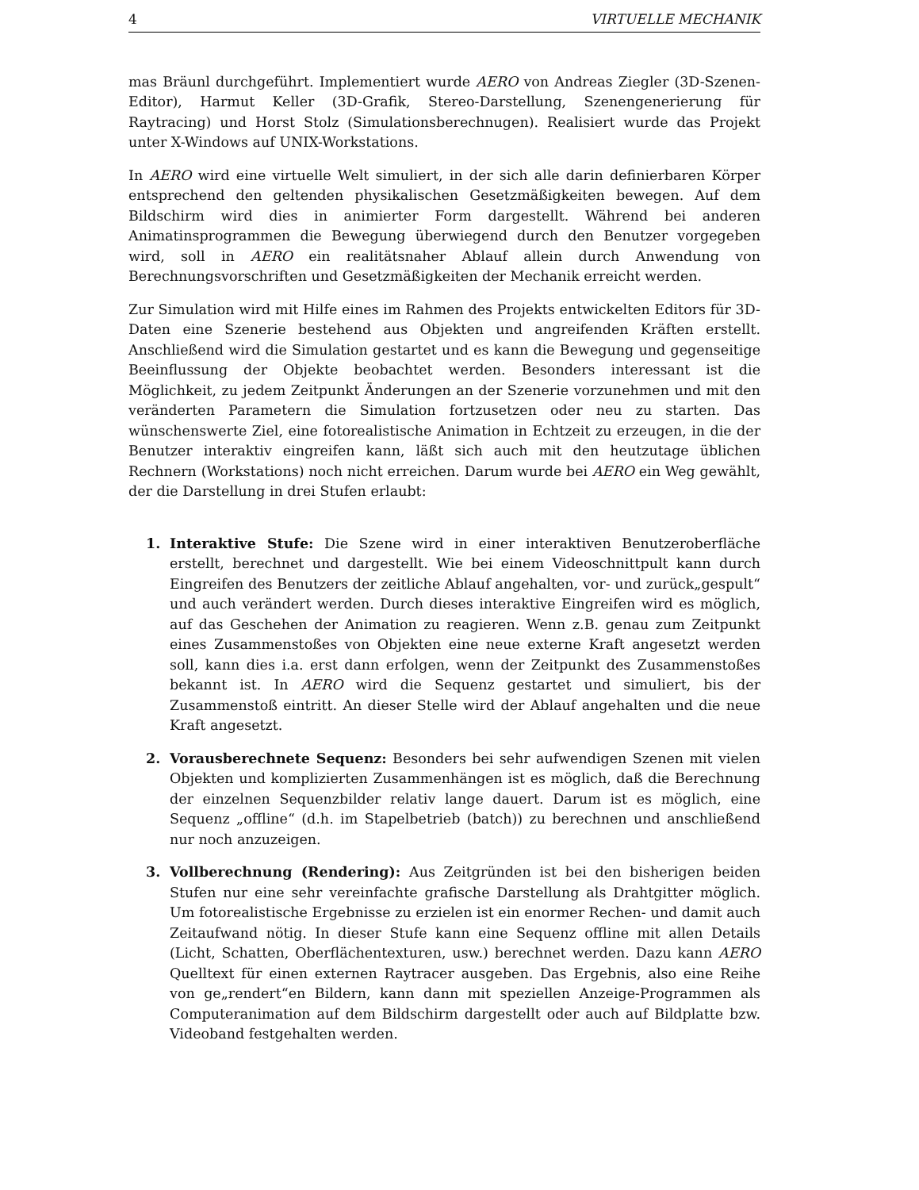4 VIRTUELLE MECHANIK
mas Bräunl durchgeführt. Implementiert wurde AERO von Andreas Ziegler (3D-Szenen-Editor), Harmut Keller (3D-Grafik, Stereo-Darstellung, Szenengenerierung für Raytracing) und Horst Stolz (Simulationsberechnugen). Realisiert wurde das Projekt unter X-Windows auf UNIX-Workstations.
In AERO wird eine virtuelle Welt simuliert, in der sich alle darin definierbaren Körper entsprechend den geltenden physikalischen Gesetzmäßigkeiten bewegen. Auf dem Bildschirm wird dies in animierter Form dargestellt. Während bei anderen Animatinsprogrammen die Bewegung überwiegend durch den Benutzer vorgegeben wird, soll in AERO ein realitätsnaher Ablauf allein durch Anwendung von Berechnungsvorschriften und Gesetzmäßigkeiten der Mechanik erreicht werden.
Zur Simulation wird mit Hilfe eines im Rahmen des Projekts entwickelten Editors für 3D-Daten eine Szenerie bestehend aus Objekten und angreifenden Kräften erstellt. Anschließend wird die Simulation gestartet und es kann die Bewegung und gegenseitige Beeinflussung der Objekte beobachtet werden. Besonders interessant ist die Möglichkeit, zu jedem Zeitpunkt Änderungen an der Szenerie vorzunehmen und mit den veränderten Parametern die Simulation fortzusetzen oder neu zu starten. Das wünschenswerte Ziel, eine fotorealistische Animation in Echtzeit zu erzeugen, in die der Benutzer interaktiv eingreifen kann, läßt sich auch mit den heutzutage üblichen Rechnern (Workstations) noch nicht erreichen. Darum wurde bei AERO ein Weg gewählt, der die Darstellung in drei Stufen erlaubt:
1. Interaktive Stufe: Die Szene wird in einer interaktiven Benutzeroberfläche erstellt, berechnet und dargestellt. Wie bei einem Videoschnittpult kann durch Eingreifen des Benutzers der zeitliche Ablauf angehalten, vor- und zurück„gespult“ und auch verändert werden. Durch dieses interaktive Eingreifen wird es möglich, auf das Geschehen der Animation zu reagieren. Wenn z.B. genau zum Zeitpunkt eines Zusammenstoßes von Objekten eine neue externe Kraft angesetzt werden soll, kann dies i.a. erst dann erfolgen, wenn der Zeitpunkt des Zusammenstoßes bekannt ist. In AERO wird die Sequenz gestartet und simuliert, bis der Zusammenstoß eintritt. An dieser Stelle wird der Ablauf angehalten und die neue Kraft angesetzt.
2. Vorausberechnete Sequenz: Besonders bei sehr aufwendigen Szenen mit vielen Objekten und komplizierten Zusammenhängen ist es möglich, daß die Berechnung der einzelnen Sequenzbilder relativ lange dauert. Darum ist es möglich, eine Sequenz „offline“ (d.h. im Stapelbetrieb (batch)) zu berechnen und anschließend nur noch anzuzeigen.
3. Vollberechnung (Rendering): Aus Zeitgründen ist bei den bisherigen beiden Stufen nur eine sehr vereinfachte grafische Darstellung als Drahtgitter möglich. Um fotorealistische Ergebnisse zu erzielen ist ein enormer Rechen- und damit auch Zeitaufwand nötig. In dieser Stufe kann eine Sequenz offline mit allen Details (Licht, Schatten, Oberflächentexturen, usw.) berechnet werden. Dazu kann AERO Quelltext für einen externen Raytracer ausgeben. Das Ergebnis, also eine Reihe von ge„rendert“en Bildern, kann dann mit speziellen Anzeige-Programmen als Computeranimation auf dem Bildschirm dargestellt oder auch auf Bildplatte bzw. Videoband festgehalten werden.